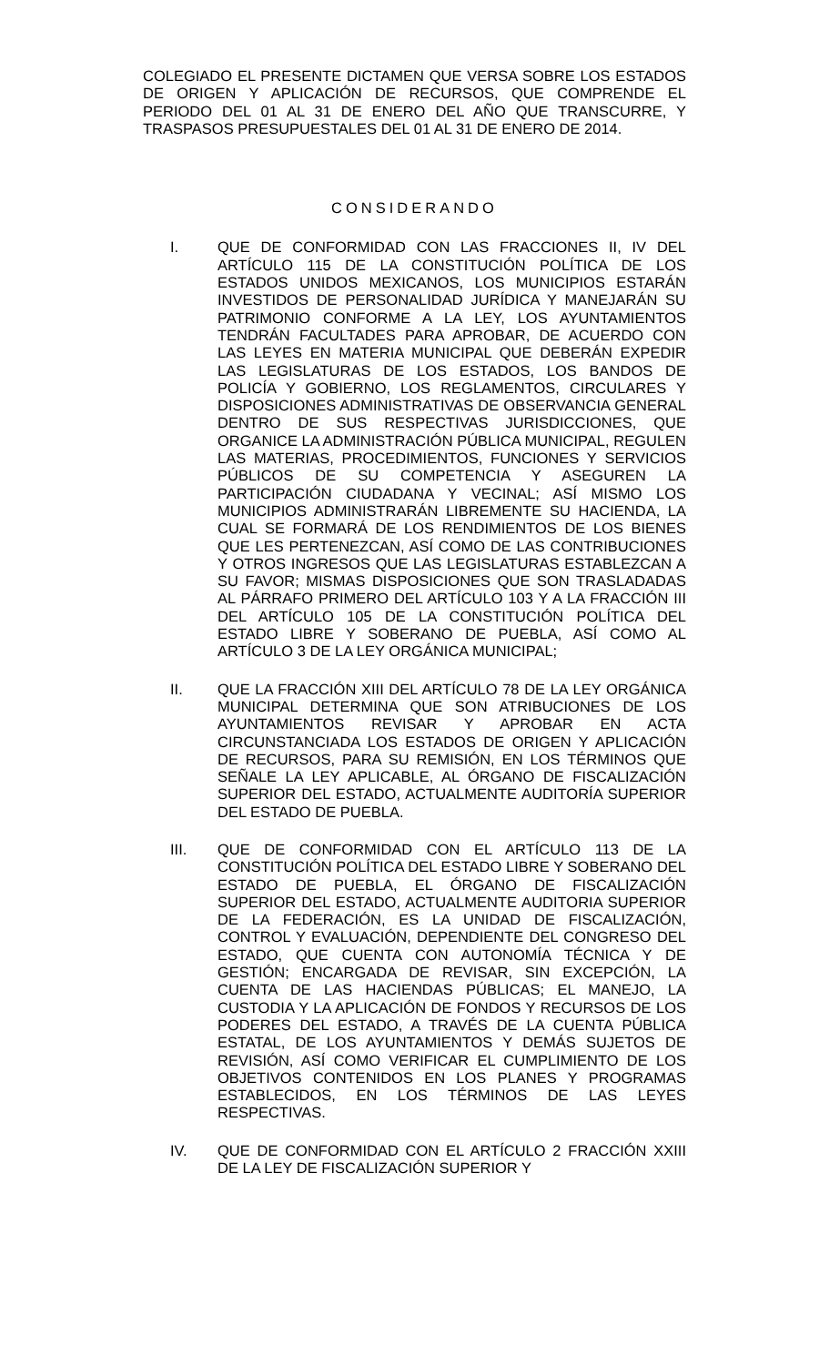COLEGIADO EL PRESENTE DICTAMEN QUE VERSA SOBRE LOS ESTADOS DE ORIGEN Y APLICACIÓN DE RECURSOS, QUE COMPRENDE EL PERIODO DEL 01 AL 31 DE ENERO DEL AÑO QUE TRANSCURRE, Y TRASPASOS PRESUPUESTALES DEL 01 AL 31 DE ENERO DE 2014.
CONSIDERANDO
I. QUE DE CONFORMIDAD CON LAS FRACCIONES II, IV DEL ARTÍCULO 115 DE LA CONSTITUCIÓN POLÍTICA DE LOS ESTADOS UNIDOS MEXICANOS, LOS MUNICIPIOS ESTARÁN INVESTIDOS DE PERSONALIDAD JURÍDICA Y MANEJARÁN SU PATRIMONIO CONFORME A LA LEY, LOS AYUNTAMIENTOS TENDRÁN FACULTADES PARA APROBAR, DE ACUERDO CON LAS LEYES EN MATERIA MUNICIPAL QUE DEBERÁN EXPEDIR LAS LEGISLATURAS DE LOS ESTADOS, LOS BANDOS DE POLICÍA Y GOBIERNO, LOS REGLAMENTOS, CIRCULARES Y DISPOSICIONES ADMINISTRATIVAS DE OBSERVANCIA GENERAL DENTRO DE SUS RESPECTIVAS JURISDICCIONES, QUE ORGANICE LA ADMINISTRACIÓN PÚBLICA MUNICIPAL, REGULEN LAS MATERIAS, PROCEDIMIENTOS, FUNCIONES Y SERVICIOS PÚBLICOS DE SU COMPETENCIA Y ASEGUREN LA PARTICIPACIÓN CIUDADANA Y VECINAL; ASÍ MISMO LOS MUNICIPIOS ADMINISTRARÁN LIBREMENTE SU HACIENDA, LA CUAL SE FORMARÁ DE LOS RENDIMIENTOS DE LOS BIENES QUE LES PERTENEZCAN, ASÍ COMO DE LAS CONTRIBUCIONES Y OTROS INGRESOS QUE LAS LEGISLATURAS ESTABLEZCAN A SU FAVOR; MISMAS DISPOSICIONES QUE SON TRASLADADAS AL PÁRRAFO PRIMERO DEL ARTÍCULO 103 Y A LA FRACCIÓN III DEL ARTÍCULO 105 DE LA CONSTITUCIÓN POLÍTICA DEL ESTADO LIBRE Y SOBERANO DE PUEBLA, ASÍ COMO AL ARTÍCULO 3 DE LA LEY ORGÁNICA MUNICIPAL;
II. QUE LA FRACCIÓN XIII DEL ARTÍCULO 78 DE LA LEY ORGÁNICA MUNICIPAL DETERMINA QUE SON ATRIBUCIONES DE LOS AYUNTAMIENTOS REVISAR Y APROBAR EN ACTA CIRCUNSTANCIADA LOS ESTADOS DE ORIGEN Y APLICACIÓN DE RECURSOS, PARA SU REMISIÓN, EN LOS TÉRMINOS QUE SEÑALE LA LEY APLICABLE, AL ÓRGANO DE FISCALIZACIÓN SUPERIOR DEL ESTADO, ACTUALMENTE AUDITORÍA SUPERIOR DEL ESTADO DE PUEBLA.
III. QUE DE CONFORMIDAD CON EL ARTÍCULO 113 DE LA CONSTITUCIÓN POLÍTICA DEL ESTADO LIBRE Y SOBERANO DEL ESTADO DE PUEBLA, EL ÓRGANO DE FISCALIZACIÓN SUPERIOR DEL ESTADO, ACTUALMENTE AUDITORIA SUPERIOR DE LA FEDERACIÓN, ES LA UNIDAD DE FISCALIZACIÓN, CONTROL Y EVALUACIÓN, DEPENDIENTE DEL CONGRESO DEL ESTADO, QUE CUENTA CON AUTONOMÍA TÉCNICA Y DE GESTIÓN; ENCARGADA DE REVISAR, SIN EXCEPCIÓN, LA CUENTA DE LAS HACIENDAS PÚBLICAS; EL MANEJO, LA CUSTODIA Y LA APLICACIÓN DE FONDOS Y RECURSOS DE LOS PODERES DEL ESTADO, A TRAVÉS DE LA CUENTA PÚBLICA ESTATAL, DE LOS AYUNTAMIENTOS Y DEMÁS SUJETOS DE REVISIÓN, ASÍ COMO VERIFICAR EL CUMPLIMIENTO DE LOS OBJETIVOS CONTENIDOS EN LOS PLANES Y PROGRAMAS ESTABLECIDOS, EN LOS TÉRMINOS DE LAS LEYES RESPECTIVAS.
IV. QUE DE CONFORMIDAD CON EL ARTÍCULO 2 FRACCIÓN XXIII DE LA LEY DE FISCALIZACIÓN SUPERIOR Y